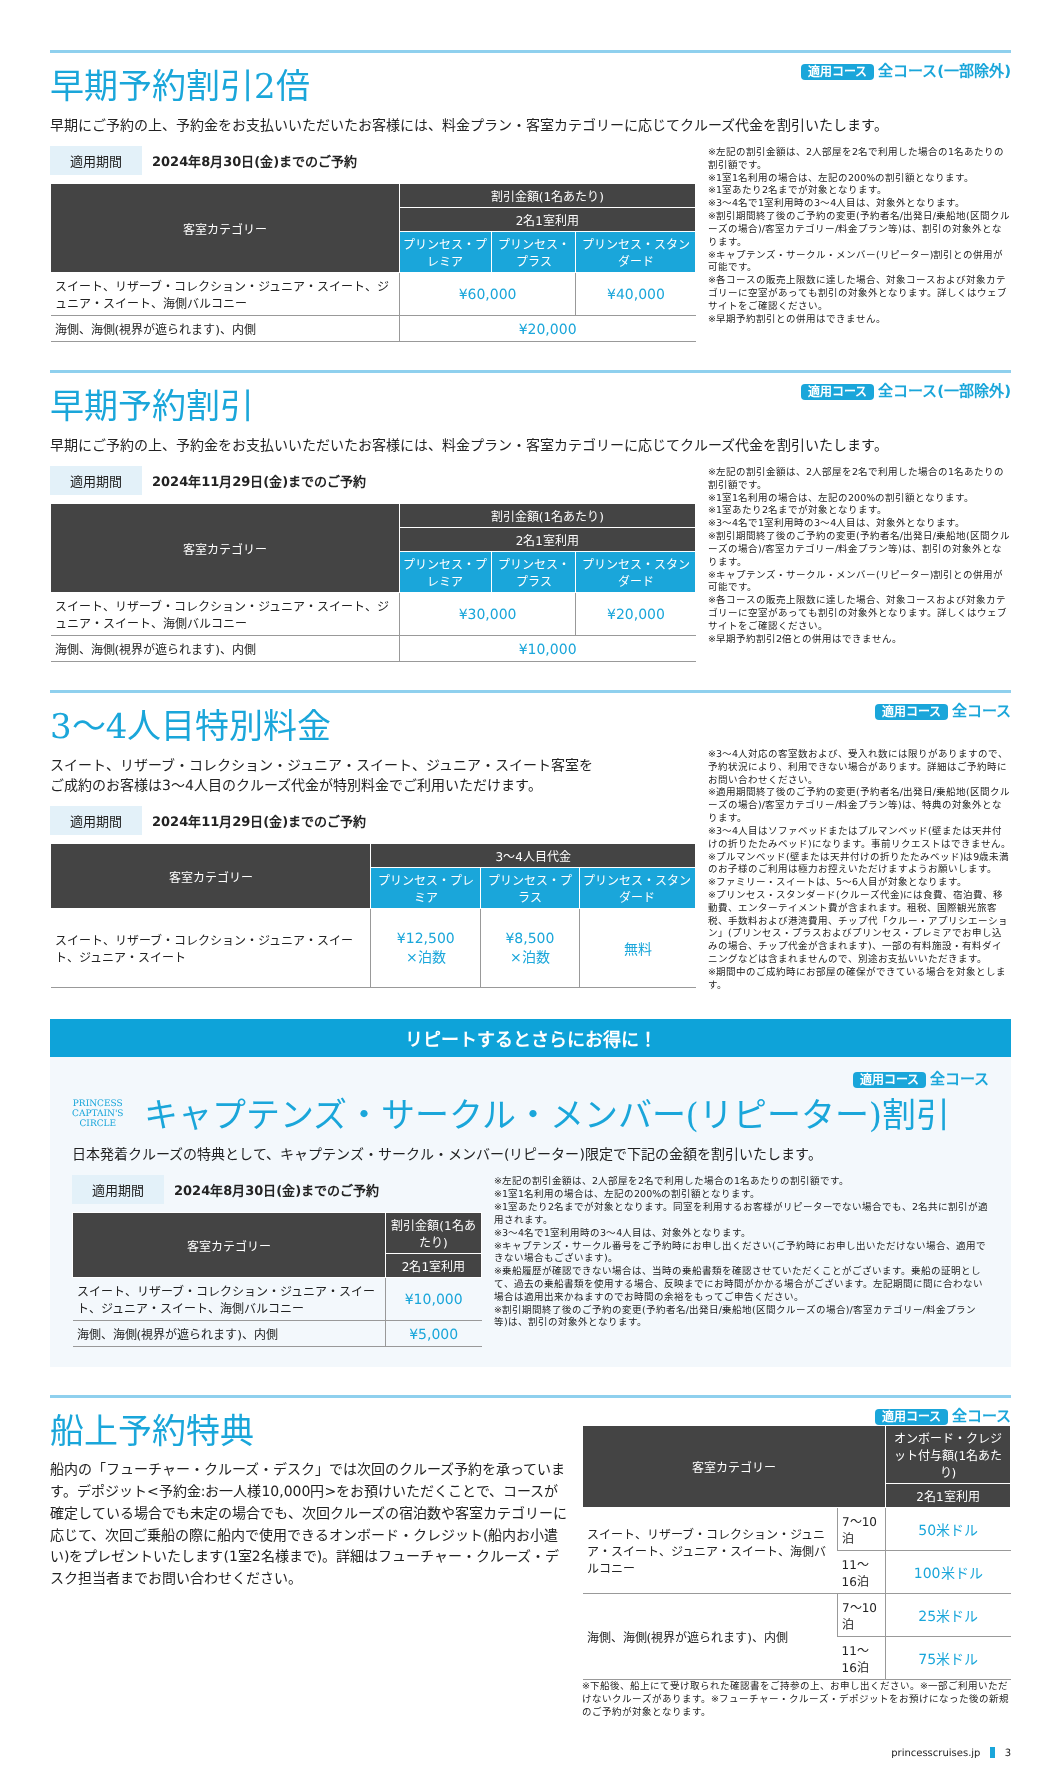早期予約割引2倍
適用コース 全コース(一部除外)
早期にご予約の上、予約金をお支払いいただいたお客様には、料金プラン・客室カテゴリーに応じてクルーズ代金を割引いたします。
適用期間 2024年8月30日(金)までのご予約
| 客室カテゴリー | 割引金額(1名あたり) | | |
| --- | --- | --- | --- |
| | 2名1室利用 | | |
| | プリンセス・プレミア | プリンセス・プラス | プリンセス・スタンダード |
| スイート、リザーブ・コレクション・ジュニア・スイート、ジュニア・スイート、海側バルコニー | ¥60,000 | | ¥40,000 |
| 海側、海側(視界が遮られます)、内側 | ¥20,000 | | |
※左記の割引金額は、2人部屋を2名で利用した場合の1名あたりの割引額です。
※1室1名利用の場合は、左記の200%の割引額となります。
※1室あたり2名までが対象となります。
※3〜4名で1室利用時の3〜4人目は、対象外となります。
※割引期間終了後のご予約の変更(予約者名/出発日/乗船地(区間クルーズの場合)/客室カテゴリー/料金プラン等)は、割引の対象外となります。
※キャプテンズ・サークル・メンバー(リピーター)割引との併用が可能です。
※各コースの販売上限数に達した場合、対象コースおよび対象カテゴリーに空室があっても割引の対象外となります。詳しくはウェブサイトをご確認ください。
※早期予約割引との併用はできません。
早期予約割引
適用コース 全コース(一部除外)
早期にご予約の上、予約金をお支払いいただいたお客様には、料金プラン・客室カテゴリーに応じてクルーズ代金を割引いたします。
適用期間 2024年11月29日(金)までのご予約
| 客室カテゴリー | 割引金額(1名あたり) | | |
| --- | --- | --- | --- |
| | 2名1室利用 | | |
| | プリンセス・プレミア | プリンセス・プラス | プリンセス・スタンダード |
| スイート、リザーブ・コレクション・ジュニア・スイート、ジュニア・スイート、海側バルコニー | ¥30,000 | | ¥20,000 |
| 海側、海側(視界が遮られます)、内側 | ¥10,000 | | |
※左記の割引金額は、2人部屋を2名で利用した場合の1名あたりの割引額です。
※1室1名利用の場合は、左記の200%の割引額となります。
※1室あたり2名までが対象となります。
※3〜4名で1室利用時の3〜4人目は、対象外となります。
※割引期間終了後のご予約の変更(予約者名/出発日/乗船地(区間クルーズの場合)/客室カテゴリー/料金プラン等)は、割引の対象外となります。
※キャプテンズ・サークル・メンバー(リピーター)割引との併用が可能です。
※各コースの販売上限数に達した場合、対象コースおよび対象カテゴリーに空室があっても割引の対象外となります。詳しくはウェブサイトをご確認ください。
※早期予約割引2倍との併用はできません。
3〜4人目特別料金
適用コース 全コース
スイート、リザーブ・コレクション・ジュニア・スイート、ジュニア・スイート客室を
ご成約のお客様は3〜4人目のクルーズ代金が特別料金でご利用いただけます。
適用期間 2024年11月29日(金)までのご予約
| 客室カテゴリー | 3〜4人目代金 | | |
| --- | --- | --- | --- |
| | プリンセス・プレミア | プリンセス・プラス | プリンセス・スタンダード |
| スイート、リザーブ・コレクション・ジュニア・スイート、ジュニア・スイート | ¥12,500 ×泊数 | ¥8,500 ×泊数 | 無料 |
※3〜4人対応の客室数および、受入れ数には限りがありますので、予約状況により、利用できない場合があります。詳細はご予約時にお問い合わせください。
※適用期間終了後のご予約の変更(予約者名/出発日/乗船地(区間クルーズの場合)/客室カテゴリー/料金プラン等)は、特典の対象外となります。
※3〜4人目はソファベッドまたはプルマンベッド(壁または天井付けの折りたたみベッド)になります。事前リクエストはできません。
※プルマンベッド(壁または天井付けの折りたたみベッド)は9歳未満のお子様のご利用は極力お控えいただけますようお願いします。
※ファミリー・スイートは、5〜6人目が対象となります。
※プリンセス・スタンダード(クルーズ代金)には食費、宿泊費、移動費、エンターテイメント費が含まれます。租税、国際観光旅客税、手数料および港湾費用、チップ代「クルー・アプリシエーション」(プリンセス・プラスおよびプリンセス・プレミアでお申し込みの場合、チップ代金が含まれます)、一部の有料施設・有料ダイニングなどは含まれませんので、別途お支払いいただきます。
※期間中のご成約時にお部屋の確保ができている場合を対象とします。
リピートするとさらにお得に！
適用コース 全コース
PRINCESS
CAPTAIN'S
CIRCLE
キャプテンズ・サークル・メンバー(リピーター)割引
日本発着クルーズの特典として、キャプテンズ・サークル・メンバー(リピーター)限定で下記の金額を割引いたします。
適用期間 2024年8月30日(金)までのご予約
| 客室カテゴリー | 割引金額(1名あたり) |
| --- | --- |
| | 2名1室利用 |
| スイート、リザーブ・コレクション・ジュニア・スイート、ジュニア・スイート、海側バルコニー | ¥10,000 |
| 海側、海側(視界が遮られます)、内側 | ¥5,000 |
※左記の割引金額は、2人部屋を2名で利用した場合の1名あたりの割引額です。
※1室1名利用の場合は、左記の200%の割引額となります。
※1室あたり2名までが対象となります。同室を利用するお客様がリピーターでない場合でも、2名共に割引が適用されます。
※3〜4名で1室利用時の3〜4人目は、対象外となります。
※キャプテンズ・サークル番号をご予約時にお申し出ください(ご予約時にお申し出いただけない場合、適用できない場合もございます)。
※乗船履歴が確認できない場合は、当時の乗船書類を確認させていただくことがございます。乗船の証明として、過去の乗船書類を使用する場合、反映までにお時間がかかる場合がございます。左記期間に間に合わない場合は適用出来かねますのでお時間の余裕をもってご申告ください。
※割引期間終了後のご予約の変更(予約者名/出発日/乗船地(区間クルーズの場合)/客室カテゴリー/料金プラン等)は、割引の対象外となります。
船上予約特典
船内の「フューチャー・クルーズ・デスク」では次回のクルーズ予約を承っています。デポジット<予約金:お一人様10,000円>をお預けいただくことで、コースが確定している場合でも未定の場合でも、次回クルーズの宿泊数や客室カテゴリーに応じて、次回ご乗船の際に船内で使用できるオンボード・クレジット(船内お小遣い)をプレゼントいたします(1室2名様まで)。詳細はフューチャー・クルーズ・デスク担当者までお問い合わせください。
適用コース 全コース
| 客室カテゴリー | | オンボード・クレジット付与額(1名あたり) |
| --- | --- | --- |
| | | 2名1室利用 |
| スイート、リザーブ・コレクション・ジュニア・スイート、ジュニア・スイート、海側バルコニー | 7〜10泊 | 50米ドル |
| | 11〜16泊 | 100米ドル |
| 海側、海側(視界が遮られます)、内側 | 7〜10泊 | 25米ドル |
| | 11〜16泊 | 75米ドル |
※下船後、船上にて受け取られた確認書をご持参の上、お申し出ください。※一部ご利用いただけないクルーズがあります。※フューチャー・クルーズ・デポジットをお預けになった後の新規のご予約が対象となります。
princesscruises.jp 3